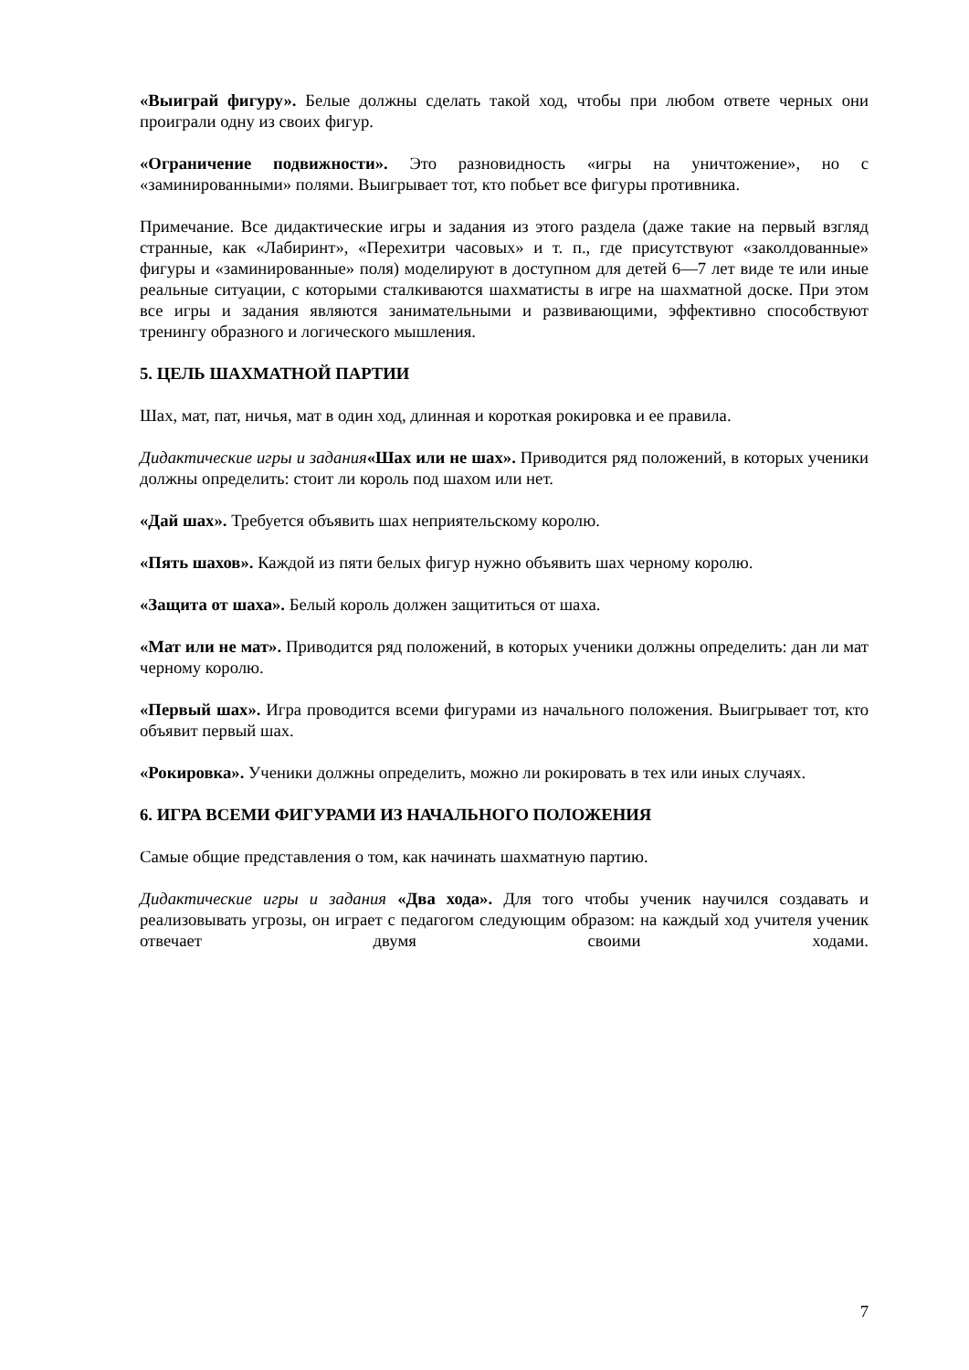«Выиграй фигуру». Белые должны сделать такой ход, чтобы при любом ответе черных они проиграли одну из своих фигур.
«Ограничение подвижности». Это разновидность «игры на уничтожение», но с «заминированными» полями. Выигрывает тот, кто побьет все фигуры противника.
Примечание. Все дидактические игры и задания из этого раздела (даже такие на первый взгляд странные, как «Лабиринт», «Перехитри часовых» и т. п., где присутствуют «заколдованные» фигуры и «заминированные» поля) моделируют в доступном для детей 6—7 лет виде те или иные реальные ситуации, с которыми сталкиваются шахматисты в игре на шахматной доске. При этом все игры и задания являются занимательными и развивающими, эффективно способствуют тренингу образного и логического мышления.
5. ЦЕЛЬ ШАХМАТНОЙ ПАРТИИ
Шах, мат, пат, ничья, мат в один ход, длинная и короткая рокировка и ее правила.
Дидактические игры и задания«Шах или не шах». Приводится ряд положений, в которых ученики должны определить: стоит ли король под шахом или нет.
«Дай шах». Требуется объявить шах неприятельскому королю.
«Пять шахов». Каждой из пяти белых фигур нужно объявить шах черному королю.
«Защита от шаха». Белый король должен защититься от шаха.
«Мат или не мат». Приводится ряд положений, в которых ученики должны определить: дан ли мат черному королю.
«Первый шах». Игра проводится всеми фигурами из начального положения. Выигрывает тот, кто объявит первый шах.
«Рокировка». Ученики должны определить, можно ли рокировать в тех или иных случаях.
6. ИГРА ВСЕМИ ФИГУРАМИ ИЗ НАЧАЛЬНОГО ПОЛОЖЕНИЯ
Самые общие представления о том, как начинать шахматную партию.
Дидактические игры и задания «Два хода». Для того чтобы ученик научился создавать и реализовывать угрозы, он играет с педагогом следующим образом: на каждый ход учителя ученик отвечает двумя своими ходами.
7